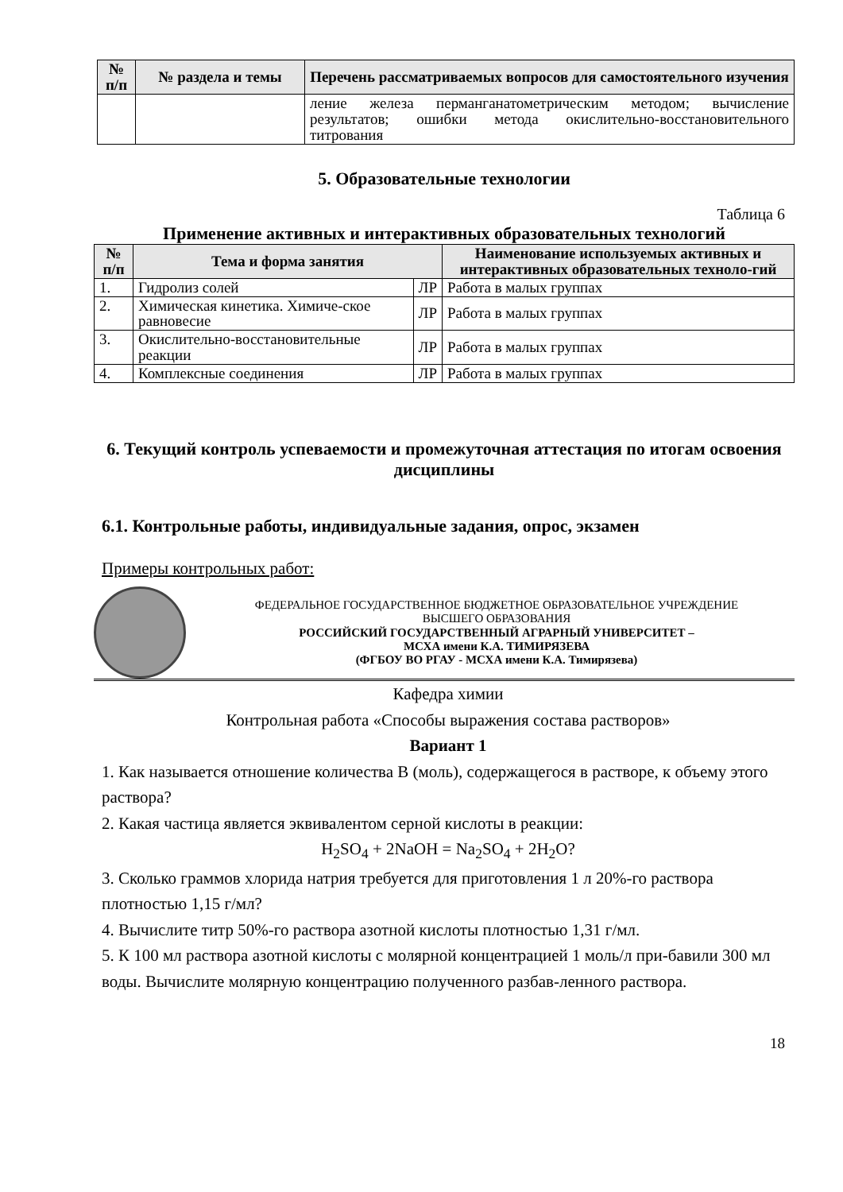| № п/п | № раздела и темы | Перечень рассматриваемых вопросов для самостоятельного изучения |
| --- | --- | --- |
| | | ление железа перманганатометрическим методом; вычисление результатов; ошибки метода окислительно-восстановительного титрования |
5. Образовательные технологии
Таблица 6
Применение активных и интерактивных образовательных технологий
| № п/п | Тема и форма занятия | | Наименование используемых активных и интерактивных образовательных техноло-гий |
| --- | --- | --- | --- |
| 1. | Гидролиз солей | ЛР | Работа в малых группах |
| 2. | Химическая кинетика. Химиче-ское равновесие | ЛР | Работа в малых группах |
| 3. | Окислительно-восстановительные реакции | ЛР | Работа в малых группах |
| 4. | Комплексные соединения | ЛР | Работа в малых группах |
6. Текущий контроль успеваемости и промежуточная аттестация по итогам освоения дисциплины
6.1. Контрольные работы, индивидуальные задания, опрос, экзамен
Примеры контрольных работ:
ФЕДЕРАЛЬНОЕ ГОСУДАРСТВЕННОЕ БЮДЖЕТНОЕ ОБРАЗОВАТЕЛЬНОЕ УЧРЕЖДЕНИЕ
ВЫСШЕГО ОБРАЗОВАНИЯ
РОССИЙСКИЙ ГОСУДАРСТВЕННЫЙ АГРАРНЫЙ УНИВЕРСИТЕТ –
МСХА имени К.А. ТИМИРЯЗЕВА
(ФГБОУ ВО РГАУ - МСХА имени К.А. Тимирязева)
Кафедра химии
Контрольная работа «Способы выражения состава растворов»
Вариант 1
1. Как называется отношение количества В (моль), содержащегося в растворе, к объему этого раствора?
2. Какая частица является эквивалентом серной кислоты в реакции:
H<sub>2</sub>SO<sub>4</sub> + 2NaOH = Na<sub>2</sub>SO<sub>4</sub> + 2H<sub>2</sub>O?
3. Сколько граммов хлорида натрия требуется для приготовления 1 л 20%-го раствора плотностью 1,15 г/мл?
4. Вычислите титр 50%-го раствора азотной кислоты плотностью 1,31 г/мл.
5. К 100 мл раствора азотной кислоты с молярной концентрацией 1 моль/л при-бавили 300 мл воды. Вычислите молярную концентрацию полученного разбав-ленного раствора.
18